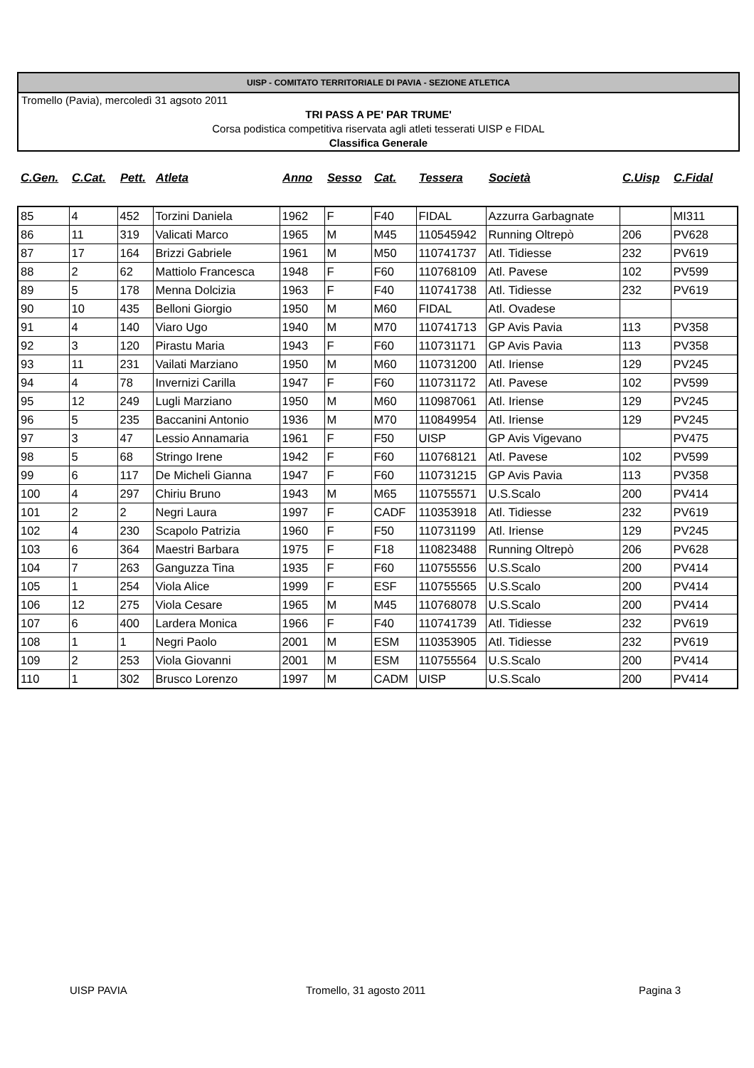UISP - COMITATO TERRITORIALE DI PAVIA - SEZIONE ATLETICA
Tromello (Pavia), mercoledì 31 agsoto 2011
TRI PASS A PE' PAR TRUME'
Corsa podistica competitiva riservata agli atleti tesserati UISP e FIDAL
Classifica Generale
| C.Gen. | C.Cat. | Pett. | Atleta | Anno | Sesso | Cat. | Tessera | Società | C.Uisp | C.Fidal |
| --- | --- | --- | --- | --- | --- | --- | --- | --- | --- | --- |
| 85 | 4 | 452 | Torzini Daniela | 1962 | F | F40 | FIDAL | Azzurra Garbagnate | | MI311 |
| 86 | 11 | 319 | Valicati Marco | 1965 | M | M45 | 110545942 | Running Oltrepò | 206 | PV628 |
| 87 | 17 | 164 | Brizzi Gabriele | 1961 | M | M50 | 110741737 | Atl. Tidiesse | 232 | PV619 |
| 88 | 2 | 62 | Mattiolo Francesca | 1948 | F | F60 | 110768109 | Atl. Pavese | 102 | PV599 |
| 89 | 5 | 178 | Menna Dolcizia | 1963 | F | F40 | 110741738 | Atl. Tidiesse | 232 | PV619 |
| 90 | 10 | 435 | Belloni Giorgio | 1950 | M | M60 | FIDAL | Atl. Ovadese | | |
| 91 | 4 | 140 | Viaro Ugo | 1940 | M | M70 | 110741713 | GP Avis Pavia | 113 | PV358 |
| 92 | 3 | 120 | Pirastu Maria | 1943 | F | F60 | 110731171 | GP Avis Pavia | 113 | PV358 |
| 93 | 11 | 231 | Vailati Marziano | 1950 | M | M60 | 110731200 | Atl. Iriense | 129 | PV245 |
| 94 | 4 | 78 | Invernizi Carilla | 1947 | F | F60 | 110731172 | Atl. Pavese | 102 | PV599 |
| 95 | 12 | 249 | Lugli Marziano | 1950 | M | M60 | 110987061 | Atl. Iriense | 129 | PV245 |
| 96 | 5 | 235 | Baccanini Antonio | 1936 | M | M70 | 110849954 | Atl. Iriense | 129 | PV245 |
| 97 | 3 | 47 | Lessio Annamaria | 1961 | F | F50 | UISP | GP Avis Vigevano | | PV475 |
| 98 | 5 | 68 | Stringo Irene | 1942 | F | F60 | 110768121 | Atl. Pavese | 102 | PV599 |
| 99 | 6 | 117 | De Micheli Gianna | 1947 | F | F60 | 110731215 | GP Avis Pavia | 113 | PV358 |
| 100 | 4 | 297 | Chiriu Bruno | 1943 | M | M65 | 110755571 | U.S.Scalo | 200 | PV414 |
| 101 | 2 | 2 | Negri Laura | 1997 | F | CADF | 110353918 | Atl. Tidiesse | 232 | PV619 |
| 102 | 4 | 230 | Scapolo Patrizia | 1960 | F | F50 | 110731199 | Atl. Iriense | 129 | PV245 |
| 103 | 6 | 364 | Maestri Barbara | 1975 | F | F18 | 110823488 | Running Oltrepò | 206 | PV628 |
| 104 | 7 | 263 | Ganguzza Tina | 1935 | F | F60 | 110755556 | U.S.Scalo | 200 | PV414 |
| 105 | 1 | 254 | Viola Alice | 1999 | F | ESF | 110755565 | U.S.Scalo | 200 | PV414 |
| 106 | 12 | 275 | Viola Cesare | 1965 | M | M45 | 110768078 | U.S.Scalo | 200 | PV414 |
| 107 | 6 | 400 | Lardera Monica | 1966 | F | F40 | 110741739 | Atl. Tidiesse | 232 | PV619 |
| 108 | 1 | 1 | Negri Paolo | 2001 | M | ESM | 110353905 | Atl. Tidiesse | 232 | PV619 |
| 109 | 2 | 253 | Viola Giovanni | 2001 | M | ESM | 110755564 | U.S.Scalo | 200 | PV414 |
| 110 | 1 | 302 | Brusco Lorenzo | 1997 | M | CADM | UISP | U.S.Scalo | 200 | PV414 |
UISP PAVIA Tromello, 31 agosto 2011 Pagina 3